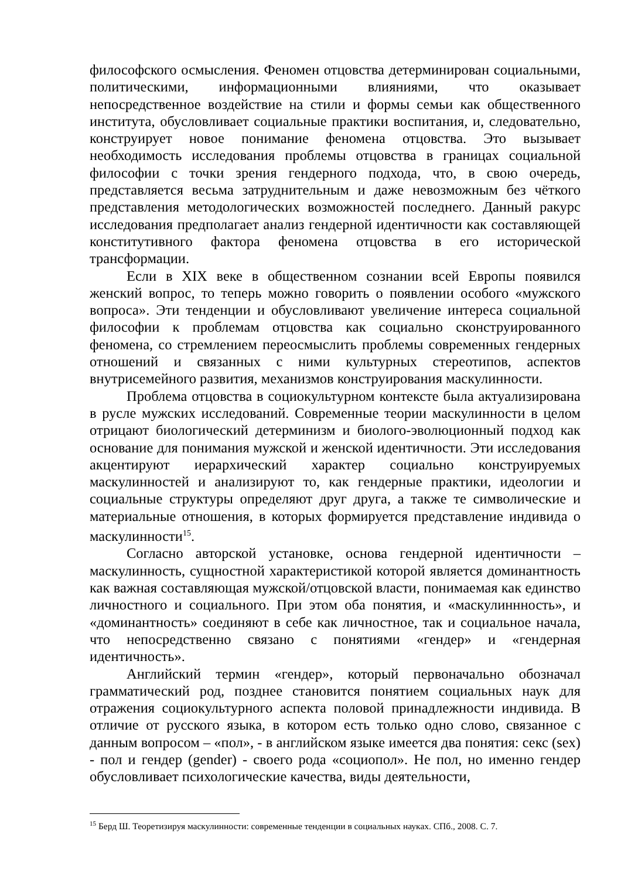философского осмысления. Феномен отцовства детерминирован социальными, политическими, информационными влияниями, что оказывает непосредственное воздействие на стили и формы семьи как общественного института, обусловливает социальные практики воспитания, и, следовательно, конструирует новое понимание феномена отцовства. Это вызывает необходимость исследования проблемы отцовства в границах социальной философии с точки зрения гендерного подхода, что, в свою очередь, представляется весьма затруднительным и даже невозможным без чёткого представления методологических возможностей последнего. Данный ракурс исследования предполагает анализ гендерной идентичности как составляющей конститутивного фактора феномена отцовства в его исторической трансформации.
Если в XIX веке в общественном сознании всей Европы появился женский вопрос, то теперь можно говорить о появлении особого «мужского вопроса». Эти тенденции и обусловливают увеличение интереса социальной философии к проблемам отцовства как социально сконструированного феномена, со стремлением переосмыслить проблемы современных гендерных отношений и связанных с ними культурных стереотипов, аспектов внутрисемейного развития, механизмов конструирования маскулинности.
Проблема отцовства в социокультурном контексте была актуализирована в русле мужских исследований. Современные теории маскулинности в целом отрицают биологический детерминизм и биолого-эволюционный подход как основание для понимания мужской и женской идентичности. Эти исследования акцентируют иерархический характер социально конструируемых маскулинностей и анализируют то, как гендерные практики, идеологии и социальные структуры определяют друг друга, а также те символические и материальные отношения, в которых формируется представление индивида о маскулинности<sup>15</sup>.
Согласно авторской установке, основа гендерной идентичности – маскулинность, сущностной характеристикой которой является доминантность как важная составляющая мужской/отцовской власти, понимаемая как единство личностного и социального. При этом оба понятия, и «маскулиннность», и «доминантность» соединяют в себе как личностное, так и социальное начала, что непосредственно связано с понятиями «гендер» и «гендерная идентичность».
Английский термин «гендер», который первоначально обозначал грамматический род, позднее становится понятием социальных наук для отражения социокультурного аспекта половой принадлежности индивида. В отличие от русского языка, в котором есть только одно слово, связанное с данным вопросом – «пол», - в английском языке имеется два понятия: секс (sex) - пол и гендер (gender) - своего рода «социопол». Не пол, но именно гендер обусловливает психологические качества, виды деятельности,
<sup>15</sup> Берд Ш. Теоретизируя маскулинности: современные тенденции в социальных науках. СПб., 2008. С. 7.